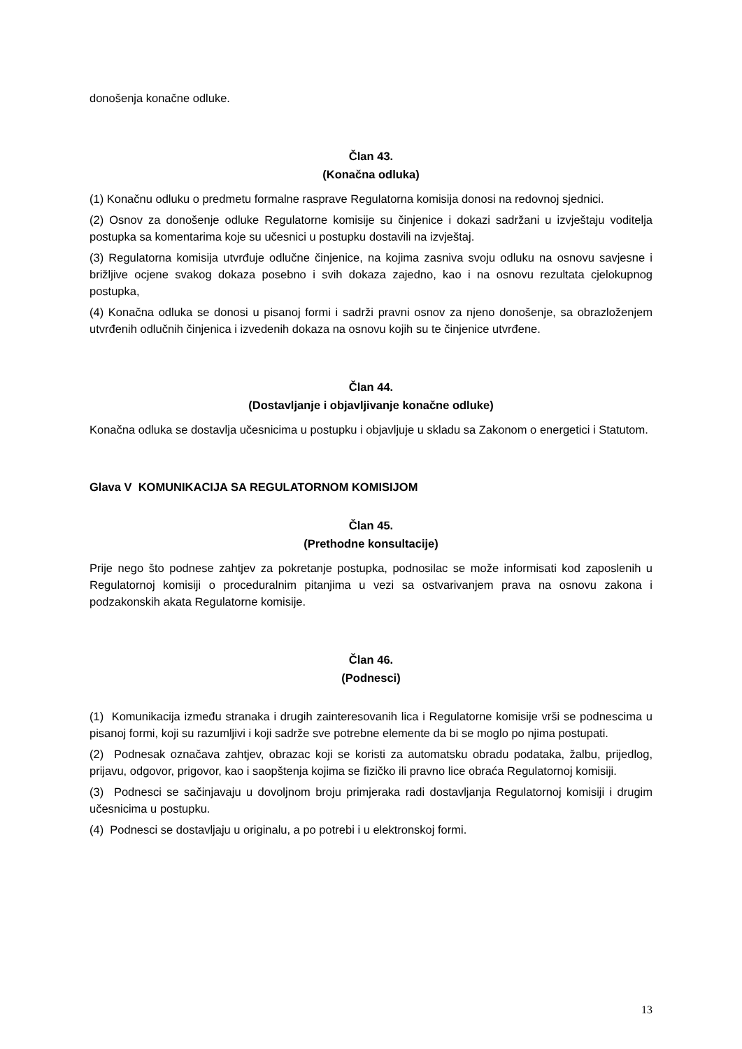donošenja konačne odluke.
Član 43.
(Konačna odluka)
(1) Konačnu odluku o predmetu formalne rasprave Regulatorna komisija donosi na redovnoj sjednici.
(2) Osnov za donošenje odluke Regulatorne komisije su činjenice i dokazi sadržani u izvještaju voditelja postupka sa komentarima koje su učesnici u postupku dostavili na izvještaj.
(3) Regulatorna komisija utvrđuje odlučne činjenice, na kojima zasniva svoju odluku na osnovu savjesne i brižljive ocjene svakog dokaza posebno i svih dokaza zajedno, kao i na osnovu rezultata cjelokupnog postupka,
(4) Konačna odluka se donosi u pisanoj formi i sadrži pravni osnov za njeno donošenje, sa obrazloženjem utvrđenih odlučnih činjenica i izvedenih dokaza na osnovu kojih su te činjenice utvrđene.
Član 44.
(Dostavljanje i objavljivanje konačne odluke)
Konačna odluka se dostavlja učesnicima u postupku i objavljuje u skladu sa Zakonom o energetici i Statutom.
Glava V KOMUNIKACIJA SA REGULATORNOM KOMISIJOM
Član 45.
(Prethodne konsultacije)
Prije nego što podnese zahtjev za pokretanje postupka, podnosilac se može informisati kod zaposlenih u Regulatornoj komisiji o proceduralnim pitanjima u vezi sa ostvarivanjem prava na osnovu zakona i podzakonskih akata Regulatorne komisije.
Član 46.
(Podnesci)
(1) Komunikacija između stranaka i drugih zainteresovanih lica i Regulatorne komisije vrši se podnescima u pisanoj formi, koji su razumljivi i koji sadrže sve potrebne elemente da bi se moglo po njima postupati.
(2) Podnesak označava zahtjev, obrazac koji se koristi za automatsku obradu podataka, žalbu, prijedlog, prijavu, odgovor, prigovor, kao i saopštenja kojima se fizičko ili pravno lice obraća Regulatornoj komisiji.
(3) Podnesci se sačinjavaju u dovoljnom broju primjeraka radi dostavljanja Regulatornoj komisiji i drugim učesnicima u postupku.
(4) Podnesci se dostavljaju u originalu, a po potrebi i u elektronskoj formi.
13